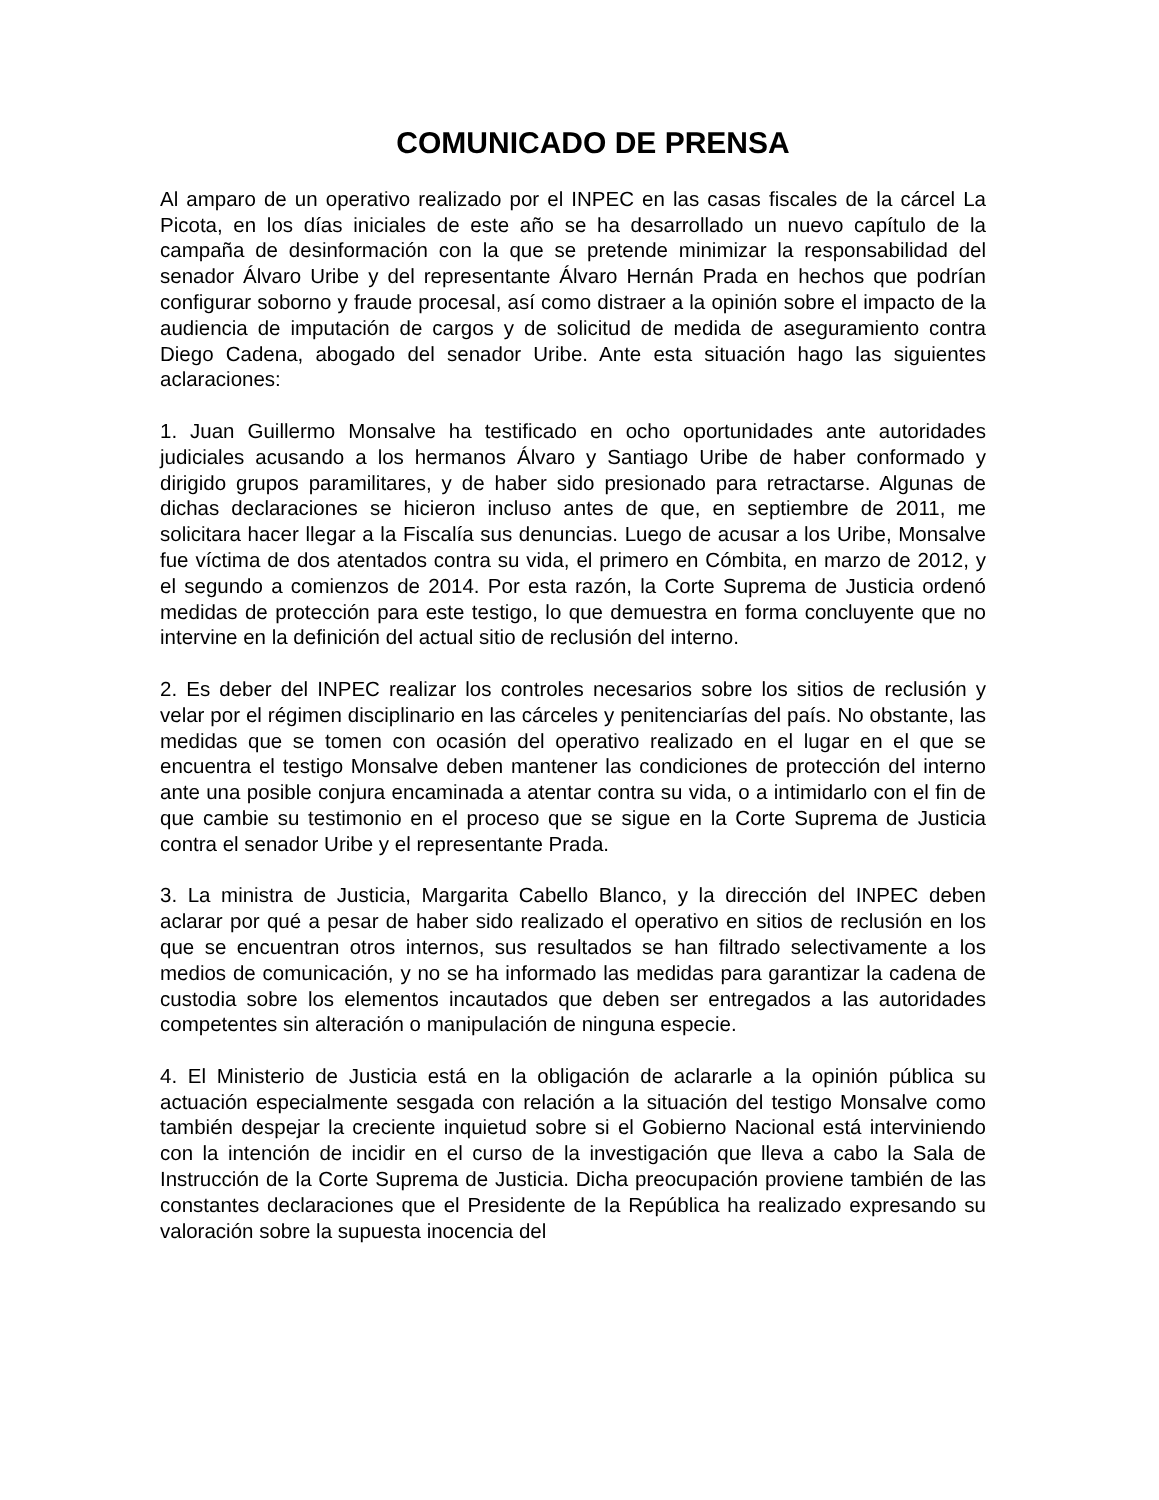COMUNICADO DE PRENSA
Al amparo de un operativo realizado por el INPEC en las casas fiscales de la cárcel La Picota, en los días iniciales de este año se ha desarrollado un nuevo capítulo de la campaña de desinformación con la que se pretende minimizar la responsabilidad del senador Álvaro Uribe y del representante Álvaro Hernán Prada en hechos que podrían configurar soborno y fraude procesal, así como distraer a la opinión sobre el impacto de la audiencia de imputación de cargos y de solicitud de medida de aseguramiento contra Diego Cadena, abogado del senador Uribe. Ante esta situación hago las siguientes aclaraciones:
1. Juan Guillermo Monsalve ha testificado en ocho oportunidades ante autoridades judiciales acusando a los hermanos Álvaro y Santiago Uribe de haber conformado y dirigido grupos paramilitares, y de haber sido presionado para retractarse. Algunas de dichas declaraciones se hicieron incluso antes de que, en septiembre de 2011, me solicitara hacer llegar a la Fiscalía sus denuncias. Luego de acusar a los Uribe, Monsalve fue víctima de dos atentados contra su vida, el primero en Cómbita, en marzo de 2012, y el segundo a comienzos de 2014. Por esta razón, la Corte Suprema de Justicia ordenó medidas de protección para este testigo, lo que demuestra en forma concluyente que no intervine en la definición del actual sitio de reclusión del interno.
2. Es deber del INPEC realizar los controles necesarios sobre los sitios de reclusión y velar por el régimen disciplinario en las cárceles y penitenciarías del país. No obstante, las medidas que se tomen con ocasión del operativo realizado en el lugar en el que se encuentra el testigo Monsalve deben mantener las condiciones de protección del interno ante una posible conjura encaminada a atentar contra su vida, o a intimidarlo con el fin de que cambie su testimonio en el proceso que se sigue en la Corte Suprema de Justicia contra el senador Uribe y el representante Prada.
3. La ministra de Justicia, Margarita Cabello Blanco, y la dirección del INPEC deben aclarar por qué a pesar de haber sido realizado el operativo en sitios de reclusión en los que se encuentran otros internos, sus resultados se han filtrado selectivamente a los medios de comunicación, y no se ha informado las medidas para garantizar la cadena de custodia sobre los elementos incautados que deben ser entregados a las autoridades competentes sin alteración o manipulación de ninguna especie.
4. El Ministerio de Justicia está en la obligación de aclararle a la opinión pública su actuación especialmente sesgada con relación a la situación del testigo Monsalve como también despejar la creciente inquietud sobre si el Gobierno Nacional está interviniendo con la intención de incidir en el curso de la investigación que lleva a cabo la Sala de Instrucción de la Corte Suprema de Justicia. Dicha preocupación proviene también de las constantes declaraciones que el Presidente de la República ha realizado expresando su valoración sobre la supuesta inocencia del